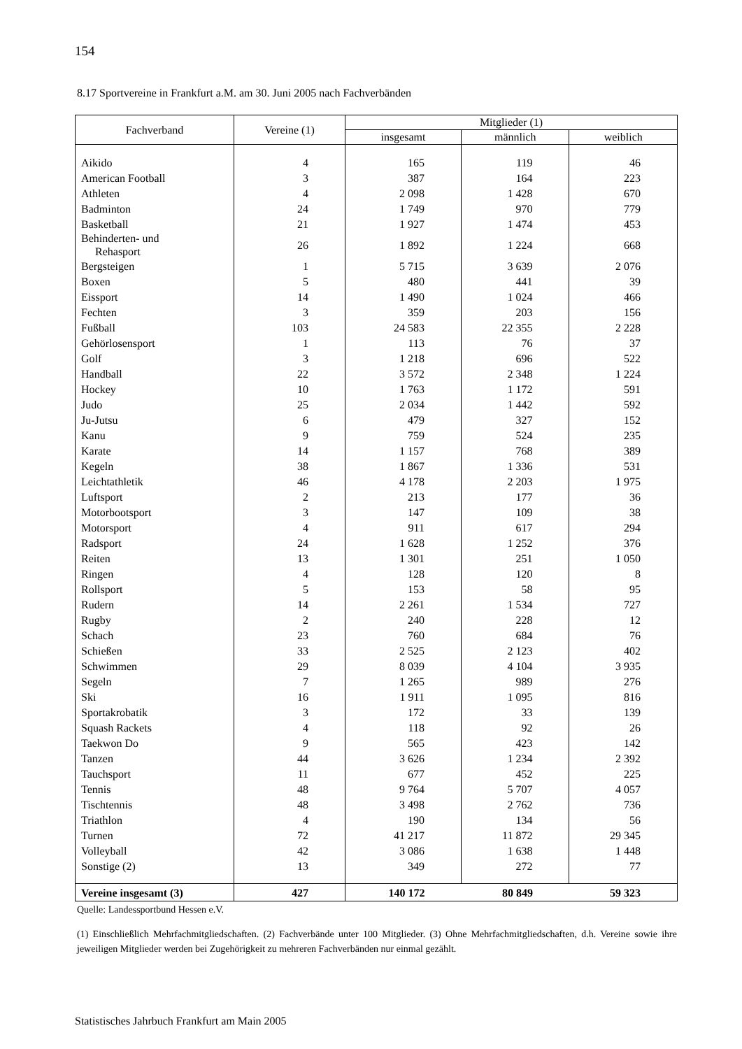154
8.17 Sportvereine in Frankfurt a.M. am 30. Juni 2005 nach Fachverbänden
| Fachverband | Vereine (1) | Mitglieder (1) | | |
| --- | --- | --- | --- | --- |
| | | insgesamt | männlich | weiblich |
| Aikido | 4 | 165 | 119 | 46 |
| American Football | 3 | 387 | 164 | 223 |
| Athleten | 4 | 2 098 | 1 428 | 670 |
| Badminton | 24 | 1 749 | 970 | 779 |
| Basketball | 21 | 1 927 | 1 474 | 453 |
| Behinderten- und Rehasport | 26 | 1 892 | 1 224 | 668 |
| Bergsteigen | 1 | 5 715 | 3 639 | 2 076 |
| Boxen | 5 | 480 | 441 | 39 |
| Eissport | 14 | 1 490 | 1 024 | 466 |
| Fechten | 3 | 359 | 203 | 156 |
| Fußball | 103 | 24 583 | 22 355 | 2 228 |
| Gehörlosensport | 1 | 113 | 76 | 37 |
| Golf | 3 | 1 218 | 696 | 522 |
| Handball | 22 | 3 572 | 2 348 | 1 224 |
| Hockey | 10 | 1 763 | 1 172 | 591 |
| Judo | 25 | 2 034 | 1 442 | 592 |
| Ju-Jutsu | 6 | 479 | 327 | 152 |
| Kanu | 9 | 759 | 524 | 235 |
| Karate | 14 | 1 157 | 768 | 389 |
| Kegeln | 38 | 1 867 | 1 336 | 531 |
| Leichtathletik | 46 | 4 178 | 2 203 | 1 975 |
| Luftsport | 2 | 213 | 177 | 36 |
| Motorbootsport | 3 | 147 | 109 | 38 |
| Motorsport | 4 | 911 | 617 | 294 |
| Radsport | 24 | 1 628 | 1 252 | 376 |
| Reiten | 13 | 1 301 | 251 | 1 050 |
| Ringen | 4 | 128 | 120 | 8 |
| Rollsport | 5 | 153 | 58 | 95 |
| Rudern | 14 | 2 261 | 1 534 | 727 |
| Rugby | 2 | 240 | 228 | 12 |
| Schach | 23 | 760 | 684 | 76 |
| Schießen | 33 | 2 525 | 2 123 | 402 |
| Schwimmen | 29 | 8 039 | 4 104 | 3 935 |
| Segeln | 7 | 1 265 | 989 | 276 |
| Ski | 16 | 1 911 | 1 095 | 816 |
| Sportakrobatik | 3 | 172 | 33 | 139 |
| Squash Rackets | 4 | 118 | 92 | 26 |
| Taekwon Do | 9 | 565 | 423 | 142 |
| Tanzen | 44 | 3 626 | 1 234 | 2 392 |
| Tauchsport | 11 | 677 | 452 | 225 |
| Tennis | 48 | 9 764 | 5 707 | 4 057 |
| Tischtennis | 48 | 3 498 | 2 762 | 736 |
| Triathlon | 4 | 190 | 134 | 56 |
| Turnen | 72 | 41 217 | 11 872 | 29 345 |
| Volleyball | 42 | 3 086 | 1 638 | 1 448 |
| Sonstige (2) | 13 | 349 | 272 | 77 |
| Vereine insgesamt (3) | 427 | 140 172 | 80 849 | 59 323 |
Quelle: Landessportbund Hessen e.V.
(1) Einschließlich Mehrfachmitgliedschaften. (2) Fachverbände unter 100 Mitglieder. (3) Ohne Mehrfachmitgliedschaften, d.h. Vereine sowie ihre jeweiligen Mitglieder werden bei Zugehörigkeit zu mehreren Fachverbänden nur einmal gezählt.
Statistisches Jahrbuch Frankfurt am Main 2005